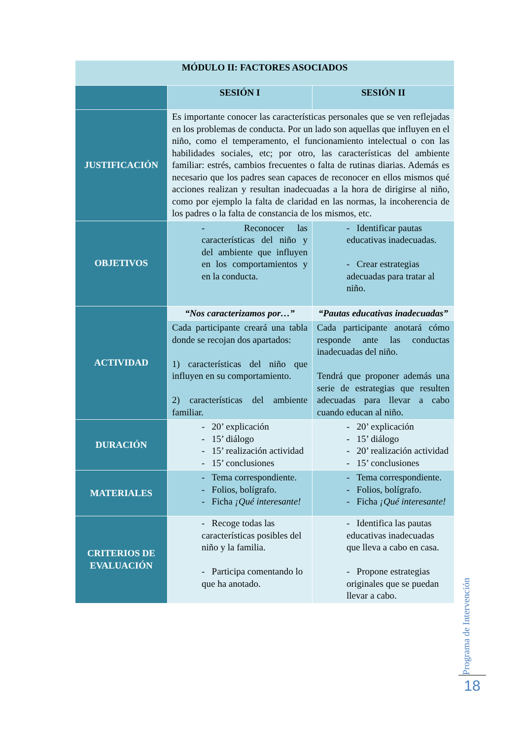| MÓDULO II: FACTORES ASOCIADOS | | |
| | SESIÓN I | SESIÓN II |
| JUSTIFICACIÓN | Es importante conocer las características personales que se ven reflejadas en los problemas de conducta. Por un lado son aquellas que influyen en el niño, como el temperamento, el funcionamiento intelectual o con las habilidades sociales, etc; por otro, las características del ambiente familiar: estrés, cambios frecuentes o falta de rutinas diarias. Además es necesario que los padres sean capaces de reconocer en ellos mismos qué acciones realizan y resultan inadecuadas a la hora de dirigirse al niño, como por ejemplo la falta de claridad en las normas, la incoherencia de los padres o la falta de constancia de los mismos, etc. | |
| OBJETIVOS | - Reconocer las características del niño y del ambiente que influyen en los comportamientos y en la conducta. | - Identificar pautas educativas inadecuadas. - Crear estrategias adecuadas para tratar al niño. |
| ACTIVIDAD | “Nos caracterizamos por…” | “Pautas educativas inadecuadas” |
| | Cada participante creará una tabla donde se recojan dos apartados: 1) características del niño que influyen en su comportamiento. 2) características del ambiente familiar. | Cada participante anotará cómo responde ante las conductas inadecuadas del niño. Tendrá que proponer además una serie de estrategias que resulten adecuadas para llevar a cabo cuando educan al niño. |
| DURACIÓN | - 20’ explicación - 15’ diálogo - 15’ realización actividad - 15’ conclusiones | - 20’ explicación - 15’ diálogo - 20’ realización actividad - 15’ conclusiones |
| MATERIALES | - Tema correspondiente. - Folios, bolígrafo. - Ficha ¡Qué interesante! | - Tema correspondiente. - Folios, bolígrafo. - Ficha ¡Qué interesante! |
| CRITERIOS DE EVALUACIÓN | - Recoge todas las características posibles del niño y la familia. - Participa comentando lo que ha anotado. | - Identifica las pautas educativas inadecuadas que lleva a cabo en casa. - Propone estrategias originales que se puedan llevar a cabo. |
Programa de Intervención
18